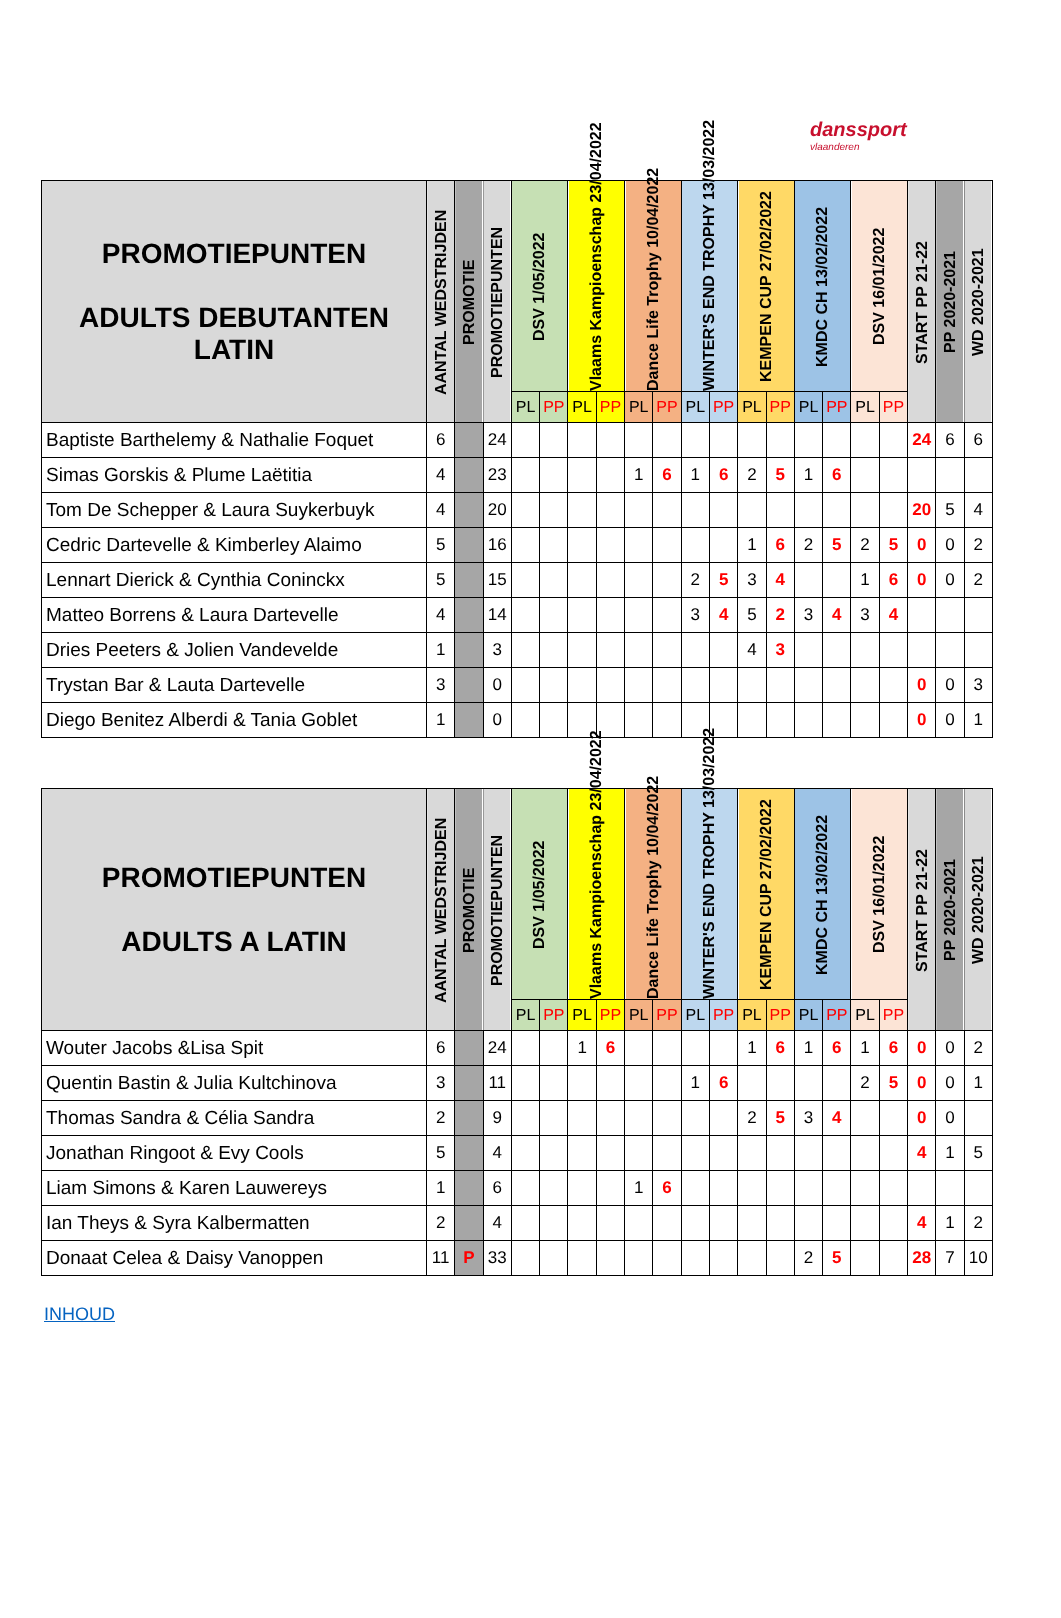danssport
vlaanderen
| PROMOTIEPUNTEN ADULTS DEBUTANTEN LATIN | AANTAL WEDSTRIJDEN | PROMOTIE | PROMOTIEPUNTEN | DSV 1/05/2022 | | Vlaams Kampioenschap 23/04/2022 | | Dance Life Trophy 10/04/2022 | | WINTER'S END TROPHY 13/03/2022 | | KEMPEN CUP 27/02/2022 | | KMDC CH 13/02/2022 | | DSV 16/01/2022 | | START PP 21-22 | PP 2020-2021 | WD 2020-2021 |
| --- | --- | --- | --- | --- | --- | --- | --- | --- | --- | --- | --- | --- | --- | --- | --- | --- | --- | --- | --- | --- |
| | | | | PL | PP | PL | PP | PL | PP | PL | PP | PL | PP | PL | PP | PL | PP | | | |
| Baptiste Barthelemy & Nathalie Foquet | 6 | | 24 | | | | | | | | | | | | | | | 24 | 6 | 6 |
| Simas Gorskis & Plume Laëtitia | 4 | | 23 | | | | | 1 | 6 | 1 | 6 | 2 | 5 | 1 | 6 | | | | | |
| Tom De Schepper & Laura Suykerbuyk | 4 | | 20 | | | | | | | | | | | | | | | 20 | 5 | 4 |
| Cedric Dartevelle & Kimberley Alaimo | 5 | | 16 | | | | | | | | | 1 | 6 | 2 | 5 | 2 | 5 | 0 | 0 | 2 |
| Lennart Dierick & Cynthia Coninckx | 5 | | 15 | | | | | | | 2 | 5 | 3 | 4 | | | 1 | 6 | 0 | 0 | 2 |
| Matteo Borrens & Laura Dartevelle | 4 | | 14 | | | | | | | 3 | 4 | 5 | 2 | 3 | 4 | 3 | 4 | | | |
| Dries Peeters & Jolien Vandevelde | 1 | | 3 | | | | | | | | | 4 | 3 | | | | | | | |
| Trystan Bar & Lauta Dartevelle | 3 | | 0 | | | | | | | | | | | | | | | 0 | 0 | 3 |
| Diego Benitez Alberdi & Tania Goblet | 1 | | 0 | | | | | | | | | | | | | | | 0 | 0 | 1 |
| PROMOTIEPUNTEN ADULTS A LATIN | AANTAL WEDSTRIJDEN | PROMOTIE | PROMOTIEPUNTEN | DSV 1/05/2022 | | Vlaams Kampioenschap 23/04/2022 | | Dance Life Trophy 10/04/2022 | | WINTER'S END TROPHY 13/03/2022 | | KEMPEN CUP 27/02/2022 | | KMDC CH 13/02/2022 | | DSV 16/01/2022 | | START PP 21-22 | PP 2020-2021 | WD 2020-2021 |
| --- | --- | --- | --- | --- | --- | --- | --- | --- | --- | --- | --- | --- | --- | --- | --- | --- | --- | --- | --- | --- |
| | | | | PL | PP | PL | PP | PL | PP | PL | PP | PL | PP | PL | PP | PL | PP | | | |
| Wouter Jacobs &Lisa Spit | 6 | | 24 | | | 1 | 6 | | | | | 1 | 6 | 1 | 6 | 1 | 6 | 0 | 0 | 2 |
| Quentin Bastin & Julia Kultchinova | 3 | | 11 | | | | | | | 1 | 6 | | | | | 2 | 5 | 0 | 0 | 1 |
| Thomas Sandra & Célia Sandra | 2 | | 9 | | | | | | | | | 2 | 5 | 3 | 4 | | | 0 | 0 | |
| Jonathan Ringoot & Evy Cools | 5 | | 4 | | | | | | | | | | | | | | | 4 | 1 | 5 |
| Liam Simons & Karen Lauwereys | 1 | | 6 | | | | | 1 | 6 | | | | | | | | | | | |
| Ian Theys & Syra Kalbermatten | 2 | | 4 | | | | | | | | | | | | | | | 4 | 1 | 2 |
| Donaat Celea & Daisy Vanoppen | 11 | P | 33 | | | | | | | | | | | 2 | 5 | | | 28 | 7 | 10 |
INHOUD